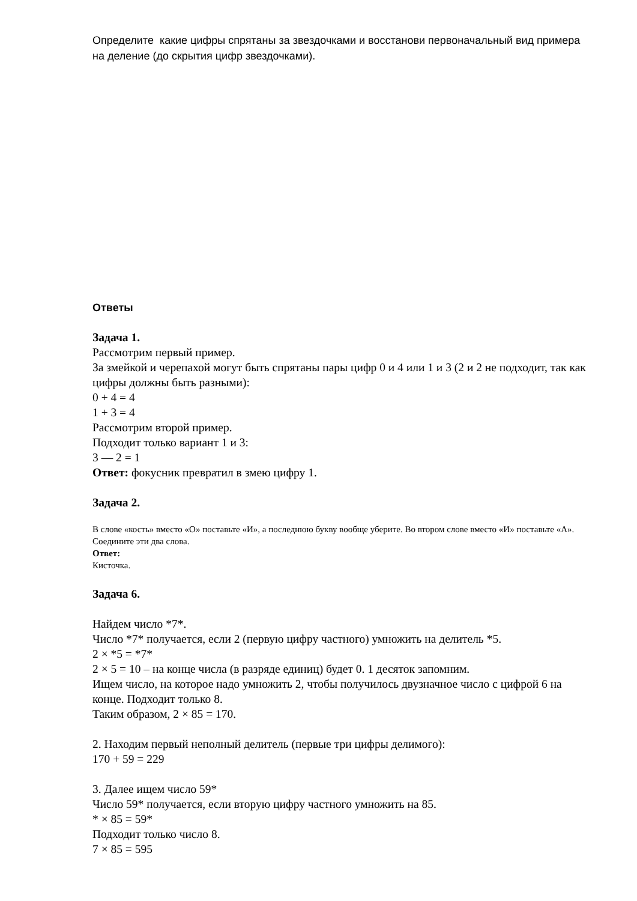Определите какие цифры спрятаны за звездочками и восстанови первоначальный вид примера на деление (до скрытия цифр звездочками).
Ответы
Задача 1.
Рассмотрим первый пример.
За змейкой и черепахой могут быть спрятаны пары цифр 0 и 4 или 1 и 3 (2 и 2 не подходит, так как цифры должны быть разными):
0 + 4 = 4
1 + 3 = 4
Рассмотрим второй пример.
Подходит только вариант 1 и 3:
3 — 2 = 1
Ответ: фокусник превратил в змею цифру 1.
Задача 2.
В слове «кость» вместо «О» поставьте «И», а последнюю букву вообще уберите. Во втором слове вместо «И» поставьте «А».
Соедините эти два слова.
Ответ:
Кисточка.
Задача 6.
Найдем число *7*.
Число *7* получается, если 2 (первую цифру частного) умножить на делитель *5.
2 × *5 = *7*
2 × 5 = 10 – на конце числа (в разряде единиц) будет 0. 1 десяток запомним.
Ищем число, на которое надо умножить 2, чтобы получилось двузначное число с цифрой 6 на конце. Подходит только 8.
Таким образом, 2 × 85 = 170.
2. Находим первый неполный делитель (первые три цифры делимого):
170 + 59 = 229
3. Далее ищем число 59*
Число 59* получается, если вторую цифру частного умножить на 85.
* × 85 = 59*
Подходит только число 8.
7 × 85 = 595